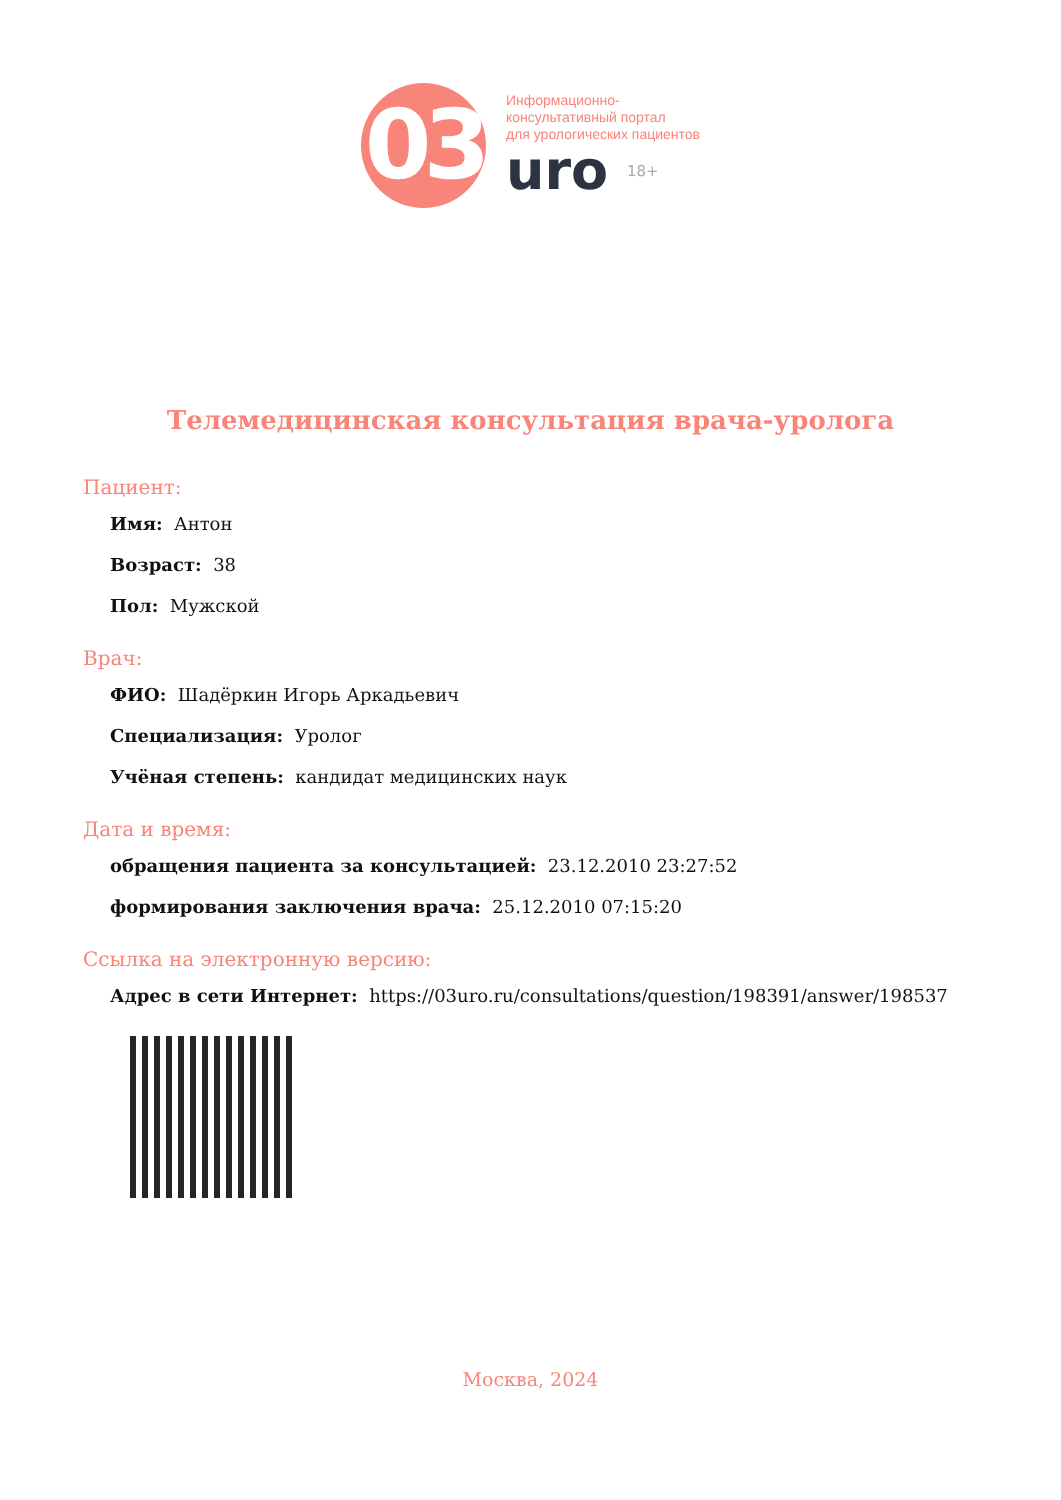03
Информационно-
консультативный портал
для урологических пациентов
uro 18+
Телемедицинская консультация врача-уролога
Пациент:
Имя: Антон
Возраст: 38
Пол: Мужской
Врач:
ФИО: Шадёркин Игорь Аркадьевич
Специализация: Уролог
Учёная степень: кандидат медицинских наук
Дата и время:
обращения пациента за консультацией: 23.12.2010 23:27:52
формирования заключения врача: 25.12.2010 07:15:20
Ссылка на электронную версию:
Адрес в сети Интернет: https://03uro.ru/consultations/question/198391/answer/198537
Москва, 2024